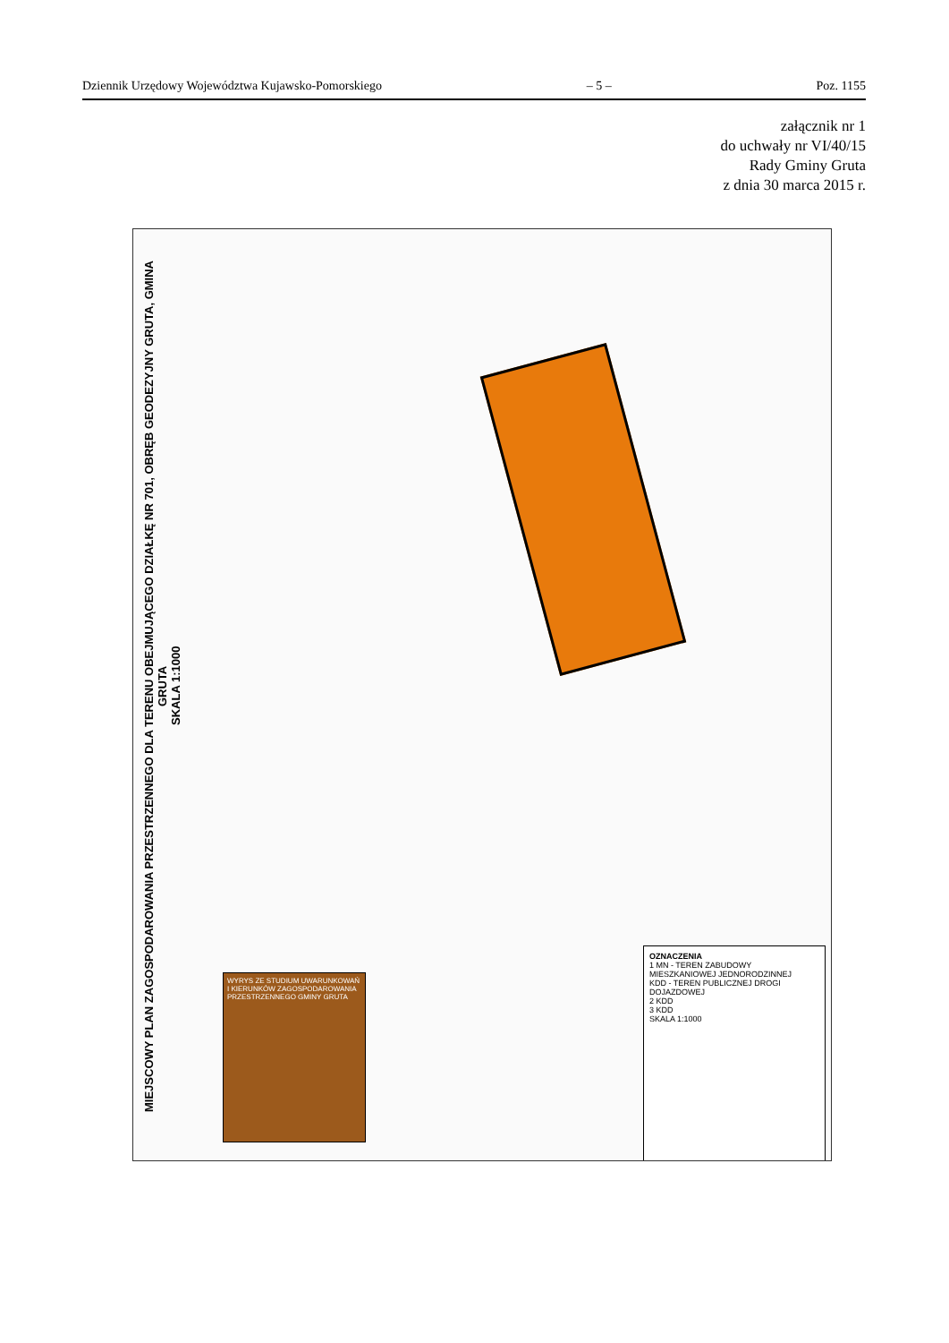Dziennik Urzędowy Województwa Kujawsko-Pomorskiego – 5 – Poz. 1155
załącznik nr 1
do uchwały nr VI/40/15
Rady Gminy Gruta
z dnia 30 marca 2015 r.
MIEJSCOWY PLAN ZAGOSPODAROWANIA PRZESTRZENNEGO DLA TERENU OBEJMUJĄCEGO DZIAŁKĘ NR 701, OBRĘB GEODEZYJNY GRUTA, GMINA GRUTA
SKALA 1:1000
WYRYS ZE STUDIUM UWARUNKOWAŃ I KIERUNKÓW ZAGOSPODAROWANIA PRZESTRZENNEGO GMINY GRUTA
OZNACZENIA
1 MN - TEREN ZABUDOWY MIESZKANIOWEJ JEDNORODZINNEJ
KDD - TEREN PUBLICZNEJ DROGI DOJAZDOWEJ
2 KDD
3 KDD
SKALA 1:1000